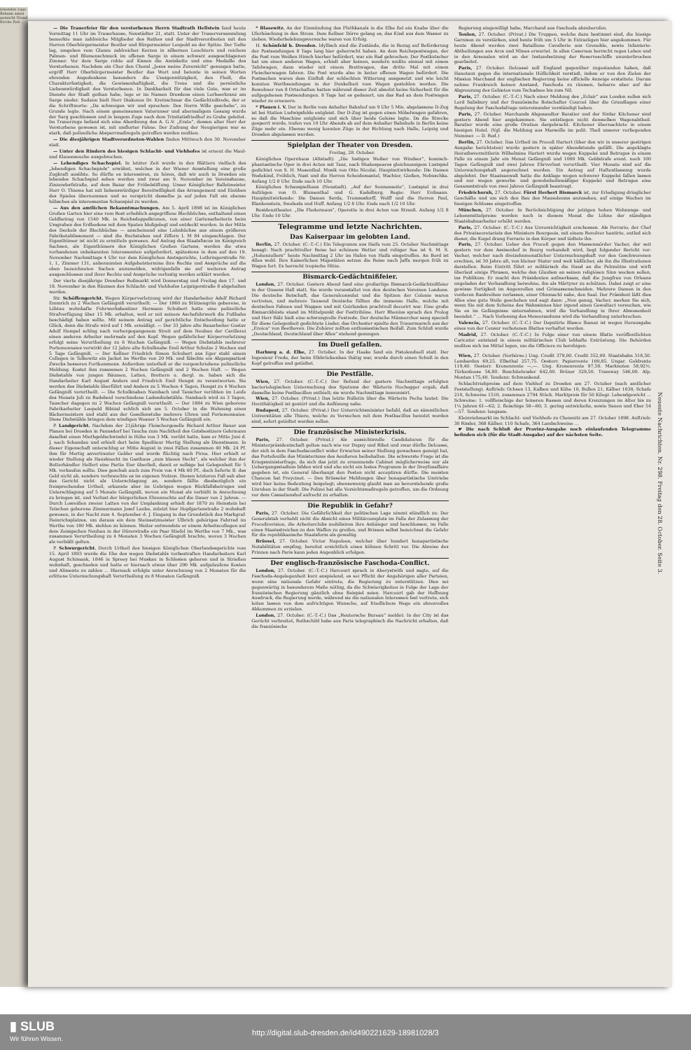lebenden Lage Bekann amen gemacht Grund Kirche Zeit ...
— Die Trauerfeier für den verstorbenen Herrn Stadtrath Hellstein fand heute Vormittag 11 Uhr im Trauerhause, Neustädter 21, statt. Unter der Trauerversammlung bemerkte man zahlreiche Mitglieder des Rathes und der Stadtverordneten mit den Herren Oberbürgermeister Beutler und Bürgermeister Leupold an der Spitze. Der Todte lag, umgeben vom Glanze zahlreicher Kerzen in silbernen Leuchtern und reichem Palmen- und Blumenschmuck im offenen Sarge in einem schwarz ausgeschlagenen Zimmer. Vor dem Sarge ruhte auf Kissen die Amtskette und eine Medaille des Verstorbenen. Nachdem ein Chor den Choral „Jesus meine Zuversicht“ gesungen hatte, ergriff Herr Oberbürgermeister Beutler das Wort und betonte in seinen Worten ehrenden Angedenkens besonders die Uneigennützigkeit, den Fleiß, die Charakterfestigkeit, die Gewissenhaftigkeit, die Treue und die persönliche Liebenswürdigkeit des Verstorbenen. In Dankbarkeit für das viele Gute, was er im Dienste der Stadt gethan habe, lege er im Namen Dresdens einen Lorbeerkranz am Sarge nieder. Sodann hielt Herr Diakonus Dr. Kretzschmar die Gedächtnißrede, der er die Schriftworte: „Da schweigen wir und sprechen: Des Herrn Wille geschehe“, zu Grunde legte. Nach einem gemeinsamen Vaterunser und abermaligem Gesang wurde der Sarg geschlossen und in langem Zuge nach dem Trinitatisfriedhof zu Grabe geleitet. Im Trauerzuge befand sich eine Abordnung des A. G.-V. „Erato“, dessen alter Herr der Verstorbene gewesen ist, mit umflorter Fahne. Der Zudrang der Neugierigen war so stark, daß polizeiliche Absperrmaßregeln getroffen werden mußten.
— Die diesjährigen Stadtverordneten-Wahlen finden Mittwoch den 30. November statt.
— Unter den Rindern des hiesigen Schlacht- und Viehhofes ist erneut die Maul- und Klauenseuche ausgebrochen.
— Lebendiges Schachspiel. In letzter Zeit wurde in den Blättern vielfach des „lebendigen Schachspiels“ erwähnt, welches in der Wiener Ausstellung eine große Zugkraft ausübte. So dürfte es interessiren, zu hören, daß wir auch in Dresden ein lebendes Schachspiel sehen werden und zwar am 9. November im Vereinshause, Zinzendorfstraße, auf dem Bazar der Fröbelstiftung. Unser Königlicher Balletmeister Herr O. Thieme hat mit liebenswürdiger Bereitwilligkeit das Arrangement und Einüben des Spieles übernommen und so verspricht dasselbe ja auf jeden Fall ein ebenso hübsches als interessantes Schauspiel zu werden.
— Aus den amtlichen Bekanntmachungen. Am 5. April 1898 ist im Königlichen Großen Garten hier eine vom Rost erheblich angegriffene Blechbüchse, enthaltend einen Geldbetrag von 1540 Mk. in Reichsdoppelkronen, von einer Gartenarbeiterin beim Umgraben des Erdbodens mit dem Spaten bloßgelegt und entdeckt worden. In der Mitte des Deckels der Blechbüchse — anscheinend eine Lohnbüchse aus einem größeren Fabriketablissement — sind die Buchstaben und Ziffern L M 84 eingeschlagen. Der Eigenthümer ist nicht zu ermitteln gewesen. Auf Antrag des Staatsfiscus im Königreich Sachsen, als Eigenthümers des Königlichen Großen Gartens, werden die etwa vorhandenen unbekannten Interessenten aufgefordert, spätestens in dem auf den 19. November Nachmittags 4 Uhr vor dem Königlichen Amtsgerichte, Lothringerstraße Nr. 1, I., Zimmer 131, anberaumten Aufgebotstermine ihre Rechte und Ansprüche auf die oben bezeichneten Sachen anzumelden, widrigenfalls sie auf weiteren Antrag ausgeschlossen und ihrer Rechte und Ansprüche verlustig werden erklärt werden.
Der vierte diesjährige Dresdner Roßmarkt wird Donnerstag und Freitag den 17. und 18. November in den Räumen des Schlacht- und Viehhofes Leipzigerstraße 8 abgehalten werden.
Str. Schöffengericht. Wegen Körperverletzung wird der Handarbeiter Adolf Richard Emmrich zu 2 Wochen Gefängniß verurtheilt. — Der 1860 zu Stützengrün geborene, in Löbtau wohnhafte Fuhrwerksbesitzer Hermann Schubert hatte eine polizeiliche Strafverfügung über 15 Mk. erhalten, weil er mit seinem Aschefuhrwerk die Fußbahn beschädigt haben sollte. Mit seinem Antrag auf gerichtliche Entscheidung hatte er Glück, denn die Strafe wird auf 1 Mk. ermäßigt. — Der 33 Jahre alte Bauarbeiter Gustav Adolf Hempel schlug nach vorhergegangenem Streit auf dem Neubau der Cavillerei einen anderen Arbeiter mehrmals auf den Kopf. Wegen gefährlicher Körperverletzung erfolgt seine Verurtheilung zu 6 Wochen Gefängniß. — Wegen Diebstahls mehrerer Portemonnaies verwirkt der 12 Jahre alte Schulknabe Emil Arthur Schulze 2 Wochen und 5 Tage Gefängniß. — Der Kellner Friedrich Simon Schubert aus Eger stahl einem Collegen in Tolkewitz ein Jacket im Werthe von 20 Mk. und fälschte ein Abgangsattest Zwecks besseren Fortkommens. Außerdem unterließ er die vorgeschriebene polizeiliche Meldung. Kostet ihm zusammen 2 Wochen Gefängniß und 2 Wochen Haft. — Wegen Diebstahls von jungen Bäumen, Latten, Brettern u. dergl. m. haben sich die Handarbeiter Karl August Anders und Friedrich Emil Hengst zu verantworten. Sie werden des Diebstahls überführt und Anders zu 5 Wochen 4 Tagen, Hengst zu 4 Wochen Gefängniß verurtheilt. — Die Schulknaben Nambach und Tauscher verübten im Laufe des Monats Juli zu Radebeul verschiedene Ladendiebstähle. Nambach wird zu 3 Tagen, Tauscher dagegen zu 2 Wochen Gefängniß verurtheilt. — Der 1884 zu Wien geborene Fabrikarbeiter Leopold Bibizal schlich sich am 5. October in die Wohnung eines Bäckermeisters und stahl aus der Gesellenstube mehrere Uhren und Portemonnaies. Diese Diebstähle bringen dem windigen Weaner 5 Wochen Gefängniß ein.
P. Landgericht. Nachdem der 21jährige Fleischergeselle Richard Arthur Bauer aus Plauen bei Dresden in Paunsdorf bei Taucha zum Nachtheil des Gutsbesitzers Gehrmann daselbst einen Miethgeldschwindel in Höhe von 3 Mk. verübt hatte, kam er Mitte Juni d. J. nach Schandau und erhielt dort beim Spediteur Mertig Stellung als Dienstmann. In dieser Eigenschaft unterschlug er Mitte August in zwei Fällen zusammen 40 Mk. 24 Pf. ihm für Mertig anvertrauter Gelder und wurde flüchtig nach Pirna. Hier erhielt er wieder Stellung als Hausknecht im Gasthaus „zum blauen Hecht“, als welcher ihm der Butterhändler Holfert eine Partie Eier überließ, damit er selbige bei Gelegenheit für 5 Mk. verkaufen sollte. Dies geschah auch zum Preis von 4 Mk 60 Pf., doch lieferte B. das Geld nicht ab, sondern verbrauchte es im eigenen Nutzen. Diesen letzteren Fall sah aber das Gericht nicht als Unterschlagung an, sondern fällte diesbezüglich ein freisprechendes Urtheil, erkannte aber im Uebrigen wegen Rückfallsbetruges und Unterschlagung auf 5 Monate Gefängniß, wovon ein Monat als verbüßt in Anrechnung zu bringen ist, und Verlust der bürgerlichen Ehrenrechte auf die Dauer von 2 Jahren. — Durch Losreißen zweier Latten von der Umplankung erhielt der 1870 zu Heinstein bei Tetschen geborene Zimmermann Josef Laube, zuletzt hier Hopfgartenstraße 2 wohnhaft gewesen, in der Nacht zum 4. September d. J. Eingang in das Grundstück des Markgraf-Heinrichsplatzes, um daraus ein dem Steinsetzmeister Ulbrich gehöriges Fahrrad im Werthe von 180 Mk. stehlen zu können. Weiter entwendete er einem Arbeitscollegen auf dem Zeisigschen Neubau in der Dürerstraße ein Paar Stiefel im Werthe von 7 Mk., was zusammen Verurtheilung zu 4 Monaten 3 Wochen Gefängniß brachte, wovon 3 Wochen als verbüßt gelten.
P. Schwurgericht. Durch Urtheil des hiesigen Königlichen Oberlandesgerichts vom 15. April 1893 wurde die Ehe des wegen Diebstahls vorbestraften Handarbeiters Karl August Schimank, 1846 in Spreey bei Muskau in Schlesien geboren und in Strießen wohnhaft, geschieden und hatte er hiernach etwas über 290 Mk. aufgelaufene Kosten und Alimente zu zahlen ... Hiernach erfolgte unter Anrechnung von 2 Monaten für die erlittene Untersuchungshaft Verurtheilung zu 8 Monaten Gefängniß.
* Blasewitz. An der Einmündung des Fluthkanals in die Elbe fiel ein Knabe über die Uferböschung in den Strom. Dem Kellner Dörre gelang es, das Kind aus dem Wasser zu ziehen. Wiederbelebungsversuche waren von Erfolg.
H. Schönfeld b. Dresden. Idyllisch sind die Zustände, die in Bezug auf Beförderung der Postsendungen 8 Tage lang hier geherrscht haben. An dem Reichspostwagen, der die Post vom Weißen Hirsch hierher befördert, war ein Rad gebrochen. Der Postkutscher hat um einen anderen Wagen, erhielt aber keinen, sondern mußte einmal mit einem Tafelwagen, dann wieder mit einem Brettwagen, das dritte Mal mit einem Fleischerwagen fahren. Die Post wurde also in lauter offenen Wagen befördert. Die Postsachen waren dem Einfluß der schlechten Witterung ausgesetzt und wie leicht konnten Werthsendungen in der Dunkelheit vom Wagen gestohlen werden. Die Bewohner von 8 Ortschaften hatten während dieser Zeit absolut keine Sicherheit für die aufgegebenen Postsendungen. 8 Tage hat es gedauert, um das Rad an dem Postwagen wieder zu erneuern.
* Plauen i. V. Der in Berlin vom Anhalter Bahnhof um 9 Uhr 5 Min. abgelassene D-Zug ist bei Station Ludwigsfelde entgleist. Der D-Zug ist gegen einen Möbelwagen gefahren, so daß die Maschine entgleiste und sich über beide Geleise legte. Da die Strecke gesperrt wurde, trafen von 10 Uhr Abends ab auf dem Anhalter Bahnhofe in Berlin keine Züge mehr ein. Ebenso wenig konnten Züge in der Richtung nach Halle, Leipzig und Dresden abgelassen werden.
Spielplan der Theater von Dresden.
Freitag, 28. October.
Königliches Opernhaus (Altstadt). „Die lustigen Weiber von Windsor“, komisch-phantastische Oper in drei Acten mit Tanz, nach Shakespeares gleichnamigem Lustspiel gedichtet von S. H. Mosenthal. Musik von Otto Nicolai. Hauptmitwirkende: Die Damen Wedekind, Fröhlich, Nast und die Herren Scheidemantel, Wachter, Gießen, Nebuschka. Anfang 1/2 8 Uhr. Ende nach 10 Uhr.
Königliches Schauspielhaus (Neustadt). „Auf der Sonnenseite“, Lustspiel in drei Aufzügen von O. Blumenthal und G. Kadelburg. Regie: Herr Erdmann. Hauptmitwirkende: Die Damen Serda, Trommsdorff, Wolff und die Herren Paul, Blankenstein, Swoboda und Huff. Anfang 1/2 8 Uhr. Ende nach 1/2 10 Uhr.
Residenztheater. „Die Fledermaus“, Operette in drei Acten von Strauß. Anfang 1/2 8 Uhr. Ende 10 Uhr.
Telegramme und letzte Nachrichten.
Das Kaiserpaar im gelobten Land.
Berlin, 27. October. (C.-T.-C.) Ein Telegramm aus Haifa vom 25. October Nachmittags besagt: Nach prachtvoller Reise bei schönem Wetter und ruhiger See ist S. M. S. „Hohenzollern“ heute Nachmittag 2 Uhr im Hafen von Haifa eingetroffen. An Bord ist Alles wohl. Ihre Kaiserlichen Majestäten setzen die Reise nach Jaffa morgen früh zu Wagen fort. Es herrscht tropische Hitze.
Bismarck-Gedächtnißfeier.
London, 27. October. Gestern Abend fand eine großartige Bismarck-Gedächtnißfeier in der Queens Hall statt. Sie wurde veranstaltet von den deutschen Vereinen Londons. Die deutsche Botschaft, das Generalconsulat und die Spitzen der Colonie waren vertreten, und mehrere Tausend Deutsche füllten die immense Halle, welche mit deutschen Fahnen und Wappen und mit Guirlanden prachtvoll decorirt war. Eine große Bismarckbüste stand im Mittelpunkt der Festtribüne. Herr Rhenius sprach den Prolog und Herr Bälz hielt eine schwungvolle Festrede. Der deutsche Männerchor sang speciell für diese Gelegenheit gedichtete Lieder, das Orchester spielte den Trauermarsch aus der „Eroica“ von Beethoven. Die Zuhörer zollten enthusiastischen Beifall. Zum Schluß wurde „Deutschland, Deutschland über Alles“ stehend gesungen.
Im Duell gefallen.
Harburg a. d. Elbe, 27. October. In der Haake fand ein Pistolenduell statt. Der Ingenieur Frede, der beim Elbbrückenbau thätig war, wurde durch einen Schuß in den Kopf getroffen und getödtet.
Die Pestfälle.
Wien, 27. October. (C.-T.-C.) Der Befund der gestern Nachmittags erfolgten bacteriologischen Untersuchung des Sputums der Wärterin Hochegger ergab, daß dasselbe keine Pestbacillen enthielt; sie wurde Nachmittags immunisirt.
Wien, 27. October. (Privat.) Das letzte Bulletin über die Wärterin Pecha lautet: Die Herzthätigkeit ist gestört und die Auflösung nahe.
Budapest, 27. October. (Privat.) Der Unterrichtsminister befahl, daß an sämmtlichen Universitäten alle Thiere, welche zu Versuchen mit dem Pestbacillus benutzt worden sind, sofort getödtet werden sollen.
Die französische Ministerkrisis.
Paris, 27. October. (Privat.) Als aussichtsvolle Candidaturen für die Ministerpräsidentschaft gelten nach wie vor Dupuy und Ribot und zwar dürfte Delcassé, der sich in dem Faschodaconflict wider Erwarten seiner Stellung gewachsen gezeigt hat, das Portefeuille des Ministeriums des Aeußeren beibehalten. Die schwerste Frage ist die Kriegsministerfrage, da sich das jetzt zu ernennende Cabinet möglicherweise nur als Uebergangsstadium bilden wird und ehe nicht ein festes Programm in der Dreyfusaffaire gegeben ist, ein General überhaupt den Posten nicht acceptiren dürfte. Die meisten Chancen hat Freycinet. — Den Brüsseler Meldungen über bonapartistische Umtriebe wird hier keine Bedeutung beigelegt; ebensowenig glaubt man an bevorstehende große Unruhen in der Stadt. Die Polizei hat alle Vorsichtsmaßregeln getroffen, um die Ordnung vor dem Cassationshof aufrecht zu erhalten.
Die Republik in Gefahr?
Paris, 27. October. Die Gefährlichkeit der politischen Lage nimmt stündlich zu: Der Generalstab verhehlt nicht die Absicht eines Militärcomplots im Falle der Zulassung der Proceßrevision, die Arbeiterclubs mobilisiren ihre Anhänger und beschlossen, im Falle eines Staatsstreiches zu den Waffen zu greifen, und Brisson selbst bezeichnet die Gefahr für die republikanische Staatsform als gewaltig.
Brüssel, 27. October. Victor Napoleon, welcher über hundert bonapartistische Notabilitäten empfing, bereitet ersichtlich einen kühnen Schritt vor. Die Abreise des Prinzen nach Paris kann jeden Augenblick erfolgen.
Der englisch-französische Faschoda-Conflict.
London, 27. October. (C.-T.-C.) Harcourt sprach in Aberystwith und sagte, auf die Faschoda-Angelegenheit kurz anspielend, es sei Pflicht der Angehörigen aller Parteien, wenn eine nationale Gefahr eintrete, die Regierung zu unterstützen. Dies sei gegenwärtig in besonderem Maße nöthig, da die Schwierigkeiten in Folge der Lage der französischen Regierung gänzlich ohne Beispiel seien. Harcourt gab der Hoffnung Ausdruck, die Regierung werde, während sie die nationalen Interessen fest vertrete, sich leiten lassen von dem aufrichtigen Wunsche, auf friedlichem Wege ein ehrenvolles Abkommen zu erzielen.
London, 27. October. (C.-T.-C.) Das „Reutersche Bureau“ meldet: In der City ist das Gerücht verbreitet, Rothschild habe aus Paris telegraphisch die Nachricht erhalten, daß die französische
Regierung eingewilligt habe, Marchand aus Faschoda abzuberufen.
Toulon, 27. October. (Privat.) Die Truppen, welche dazu bestimmt sind, die hiesige Garnison zu verstärken, sind heute früh um 5 Uhr in Extrazügen hier angekommen. Für heute Abend werden zwei Bataillone Cavallerie aus Grenoble, sowie Infanterie-Abtheilungen aus Arcs und Nîmes erwartet. In allen Casernen herrscht reges Leben und in den Arsenalen wird an der Instandsetzung der Reserveschiffe ununterbrochen gearbeitet.
Paris, 27. October. Delcassé soll England gegenüber zugestanden haben, daß Hanotaux gegen die internationale Höflichkeit verstieß, indem er von den Zielen der Mission Marchand der englischen Regierung keine officielle Anzeige erstattete. Darum nehme Frankreich keinen Anstand, Faschoda zu räumen, beharre aber auf der Abgrenzung des Gebietes vom Tschadsee bis zum Nil.
Paris, 27. October. (C.-T.-C.) Nach einer Meldung des „Eclair“ aus London sollen sich Lord Salisbury und der französische Botschafter Courcel über die Grundlagen einer Regelung der Faschodafrage untereinander verständigt haben.
Paris, 27. October. Marchands Abgesandter Baratier und der Sirdar Kitchener sind gestern Abend hier angekommen. Sie entstiegen nicht demselben Wagenabtheil. Baratier wurde eine große Ovation dargebracht. Kitchener übernachtete in einem hiesigen Hotel. (Vgl. die Meldung aus Marseille im polit. Theil unserer vorliegenden Nummer. — D. Red.)
Berlin, 27. October. Das Urtheil im Proceß Hartert (über den wir in unserer gestrigen Ausgabe berichteten) wurde gestern in später Abendstunde gefällt. Die angeklagte Heirathsvermittlerin Wilhelmine Hartert wurde wegen Kuppelei und Betruges in einem Falle zu einem Jahr ein Monat Gefängniß und 1000 Mk. Geldstrafe event. noch 100 Tagen Gefängniß und zwei Jahren Ehrverlust verurtheilt. Vier Monate sind auf die Untersuchungshaft angerechnet worden. Ein Antrag auf Haftentlassung wurde abgelehnt. Der Staatsanwalt hatte die Anklage wegen schwerer Kuppelei fallen lassen und nur wegen gewerbs- und gewohnheitsmäßiger Kuppelei und Betruges eine Gesammtstrafe von zwei Jahren Gefängniß beantragt.
Friedrichsruh, 27. October. Fürst Herbert Bismarck ist, zur Erledigung dringlicher Geschäfte und um sich den Bau des Mausoleums anzusehen, auf einige Wochen im hiesigen Schlosse eingetroffen.
München, 27. October. In Berücksichtigung der jetzigen hohen Wohnungs- und Lebensmittelpreise werden noch in diesem Monat die Löhne der ständigen Staatsbahnarbeiter erhöht werden.
Paris, 27. October. (C.-T.-C.) Aus Unvorsichtigkeit erschossen. Als Ferrario, der Chef des Privatsecretariats des Ministers Bourgeois, mit einem Revolver hantirte, entlud sich dieser, die Kugel drang Ferrario in den Körper und tödtete ihn.
Paris, 27. October. Ueber den Proceß gegen den Massenmörder Vacher, der seit gestern vor dem Assisenhof in Bourg verhandelt wird, liegt folgender Bericht vor: Vacher, welcher nach dreizehnmonatlicher Untersuchungshaft vor den Geschworenen erschien, ist 30 Jahre alt, von kleiner Statur und weit häßlicher, als ihn die Illustrationen darstellen. Beim Eintritt führt er militärisch die Hand an die Pelzmütze und wirft überlaut einige Phrasen, welche den Glauben an seinen religiösen Sinn wecken sollen, ins Publikum. Er macht den Präsidenten aufmerksam, daß die Jungfrau von Orleans ungeladen der Verhandlung beiwohne, ihn als Märtyrer zu schützen. Dabei zeigt er eine gewisse Fertigkeit im Augenrollen und Grimassenschneiden. Mehrere Damen in den vorderen Bankreihen verlassen, einer Ohnmacht nahe, den Saal. Der Präsident läßt dies Alles eine gute Weile geschehen und sagt dann: „Nun genug, Vacher, merken Sie sich, wenn Sie mit dem Scheine des Wahnsinnes hier irgend einen Gewaltact versuchen, wie Sie es im Gefängnisse unternahmen, wird die Verhandlung in Ihrer Abwesenheit beendet.“ ... Nach Vorlesung des Memorandums wird die Verhandlung unterbrochen.
Valencia, 27. October. (C.-T.-C.) Der Deputirte Blasco Ibanez ist wegen Herausgabe eines von der Censur verbotenen Blattes verhaftet worden.
Madrid, 27. October. (C.-T.-C.) In Folge einer von einem Blatte veröffentlichten Caricatur entstand in einem militärischen Club lebhafte Entrüstung. Die Behörden mußten sich ins Mittel legen, um die Officiere zu beruhigen.
Wien, 27. October. (Vorbörse.) Ung. Credit 379,00. Credit 352,00. Staatsbahn 318,50. Lombarden 69,25. Elbethal 257,75. Oesterr. Papierrente 100,85. Ungar. Goldrente 119,40. Oesterr. Kronenrente —,—. Ung. Kronenrente 97,50. Marknoten 58,92½. Türkenloose 56,80. Buschtiehrader 642,00. Brüxer 329,50. Tramway 546,00. Alp. Montan 175,40. Tendenz: Schwankend.
Schlachtviehpreise auf dem Viehhof zu Dresden am 27. October (nach amtlicher Feststellung). Auftrieb: Ochsen 13, Kalben und Kühe 10, Bullen 21, Kälber 1030, Schafe 210, Schweine 1510, zusammen 2794 Stück. Marktpreis für 50 Kilogr. Lebendgewicht ... Schweine: 1. vollfleischige der feineren Rassen und deren Kreuzungen im Alter bis zu 1¼ Jahren 61—62; 2. fleischige 58—60; 3. gering entwickelte, sowie Sauen und Eber 54—57. Tendenz: langsam.
Kleinviehmarkt im Schlacht- und Viehhofe zu Chemnitz am 27. October 1898. Auftrieb: 30 Rinder, 368 Kälber, 110 Schafe, 364 Landschweine ...
☛ Die nach Schluß der Provinz-Ausgabe noch einlaufenden Telegramme befinden sich (für die Stadt-Ausgabe) auf der nächsten Seite.
Neueste Nachrichten. Nr. 298. Freitag den 28. October. Seite 3.
▮ SLUB
Wir führen Wissen.
http://digital.slub-dresden.de/id490221629-18981028/3